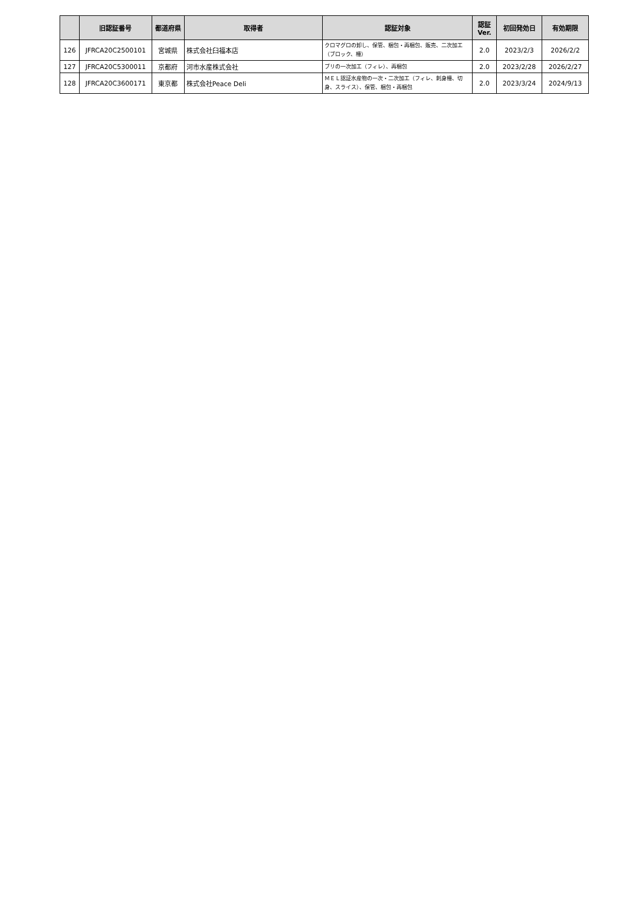| | 旧認証番号 | 都道府県 | 取得者 | 認証対象 | 認証 Ver. | 初回発効日 | 有効期限 |
| --- | --- | --- | --- | --- | --- | --- | --- |
| 126 | JFRCA20C2500101 | 宮城県 | 株式会社臼福本店 | クロマグロの卸し、保管、梱包・再梱包、販売、二次加工（ブロック、柵） | 2.0 | 2023/2/3 | 2026/2/2 |
| 127 | JFRCA20C5300011 | 京都府 | 河市水産株式会社 | ブリの一次加工（フィレ）、再梱包 | 2.0 | 2023/2/28 | 2026/2/27 |
| 128 | JFRCA20C3600171 | 東京都 | 株式会社Peace Deli | ＭＥＬ認証水産物の一次・二次加工（フィレ、刺身柵、切身、スライス）、保管、梱包・再梱包 | 2.0 | 2023/3/24 | 2024/9/13 |